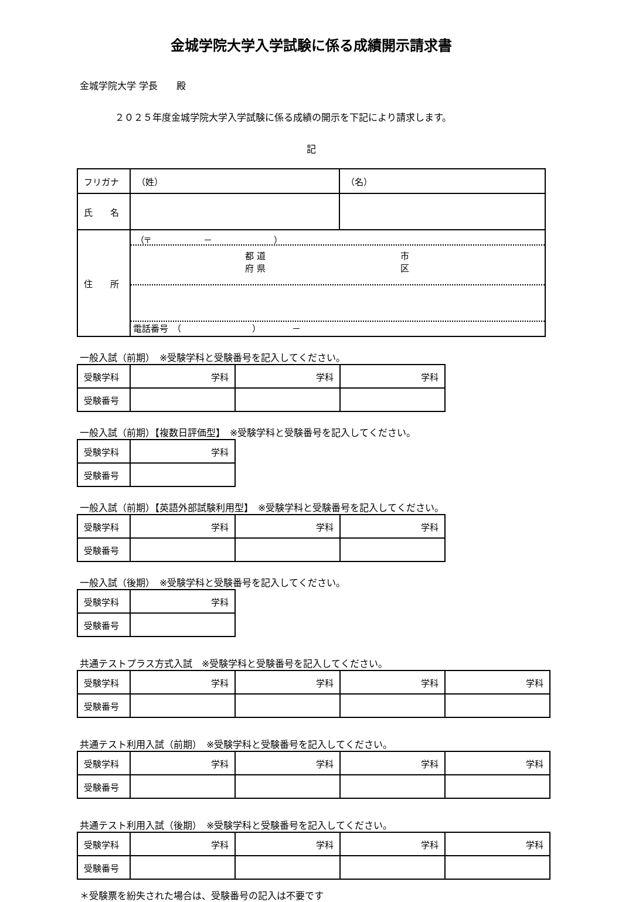金城学院大学入学試験に係る成績開示請求書
金城学院大学 学長　　殿
２０２５年度金城学院大学入学試験に係る成績の開示を下記により請求します。
記
| フリガナ | （姓） | （名） |
| 氏 名 | | |
| 住 所 | （〒 － ） 都 道 府 県 市 区 電話番号 （ ） － | |
一般入試（前期）　※受験学科と受験番号を記入してください。
| 受験学科 | 学科 | 学科 | 学科 |
| 受験番号 | | | |
一般入試（前期）【複数日評価型】　※受験学科と受験番号を記入してください。
| 受験学科 | 学科 |
| 受験番号 | |
一般入試（前期）【英語外部試験利用型】　※受験学科と受験番号を記入してください。
| 受験学科 | 学科 | 学科 | 学科 |
| 受験番号 | | | |
一般入試（後期）　※受験学科と受験番号を記入してください。
| 受験学科 | 学科 |
| 受験番号 | |
共通テストプラス方式入試　※受験学科と受験番号を記入してください。
| 受験学科 | 学科 | 学科 | 学科 | 学科 |
| 受験番号 | | | | |
共通テスト利用入試（前期）　※受験学科と受験番号を記入してください。
| 受験学科 | 学科 | 学科 | 学科 | 学科 |
| 受験番号 | | | | |
共通テスト利用入試（後期）　※受験学科と受験番号を記入してください。
| 受験学科 | 学科 | 学科 | 学科 | 学科 |
| 受験番号 | | | | |
＊受験票を紛失された場合は、受験番号の記入は不要です